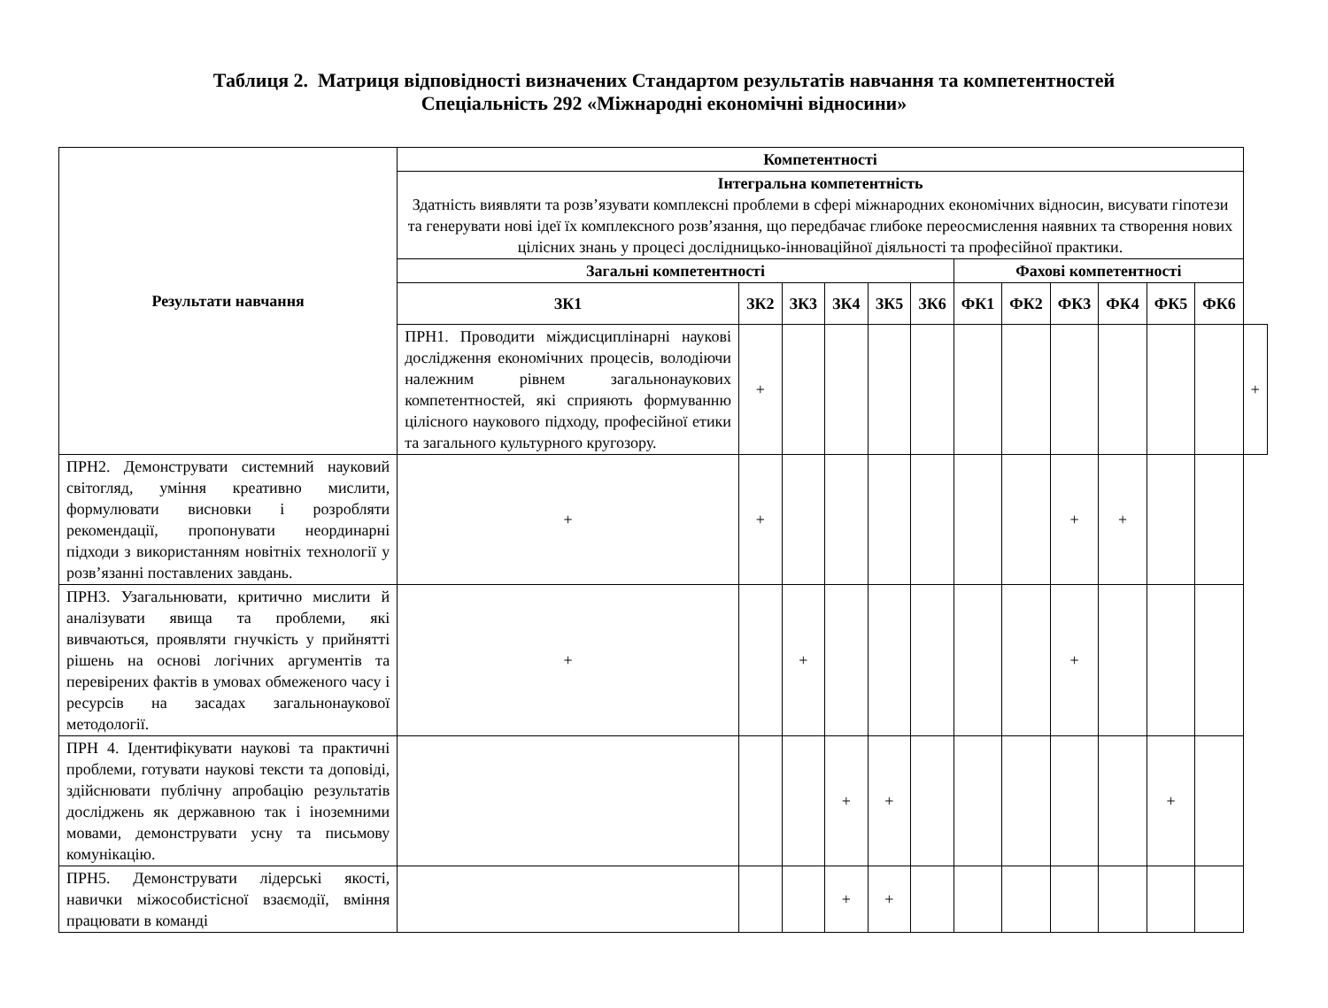Таблиця 2. Матриця відповідності визначених Стандартом результатів навчання та компетентностей
Спеціальність 292 «Міжнародні економічні відносини»
| Результати навчання | Компетентності | | | | | | | | | | | | |
| --- | --- | --- | --- | --- | --- | --- | --- | --- | --- | --- | --- | --- | --- |
| | Інтегральна компетентність Здатність виявляти та розв’язувати комплексні проблеми в сфері міжнародних економічних відносин, висувати гіпотези та генерувати нові ідеї їх комплексного розв’язання, що передбачає глибоке переосмислення наявних та створення нових цілісних знань у процесі дослідницько-інноваційної діяльності та професійної практики. | | | | | | | | | | | | |
| | Загальні компетентності | | | | | | Фахові компетентності | | | | | | |
| | ЗК1 | ЗК2 | ЗК3 | ЗК4 | ЗК5 | ЗК6 | ФК1 | ФК2 | ФК3 | ФК4 | ФК5 | ФК6 | |
| | ПРН1. Проводити міждисциплінарні наукові дослідження економічних процесів, володіючи належним рівнем загальнонаукових компетентностей, які сприяють формуванню цілісного наукового підходу, професійної етики та загального культурного кругозору. | + | | | | | | | | | | | + |
| ПРН2. Демонструвати системний науковий світогляд, уміння креативно мислити, формулювати висновки і розробляти рекомендації, пропонувати неординарні підходи з використанням новітніх технології у розв’язанні поставлених завдань. | + | + | | | | | | | + | + | | | |
| ПРН3. Узагальнювати, критично мислити й аналізувати явища та проблеми, які вивчаються, проявляти гнучкість у прийнятті рішень на основі логічних аргументів та перевірених фактів в умовах обмеженого часу і ресурсів на засадах загальнонаукової методології. | + | | + | | | | | | + | | | | |
| ПРН 4. Ідентифікувати наукові та практичні проблеми, готувати наукові тексти та доповіді, здійснювати публічну апробацію результатів досліджень як державною так і іноземними мовами, демонструвати усну та письмову комунікацію. | | | | + | + | | | | | | + | | |
| ПРН5. Демонструвати лідерські якості, навички міжособистісної взаємодії, вміння працювати в команді | | | | + | + | | | | | | | | |